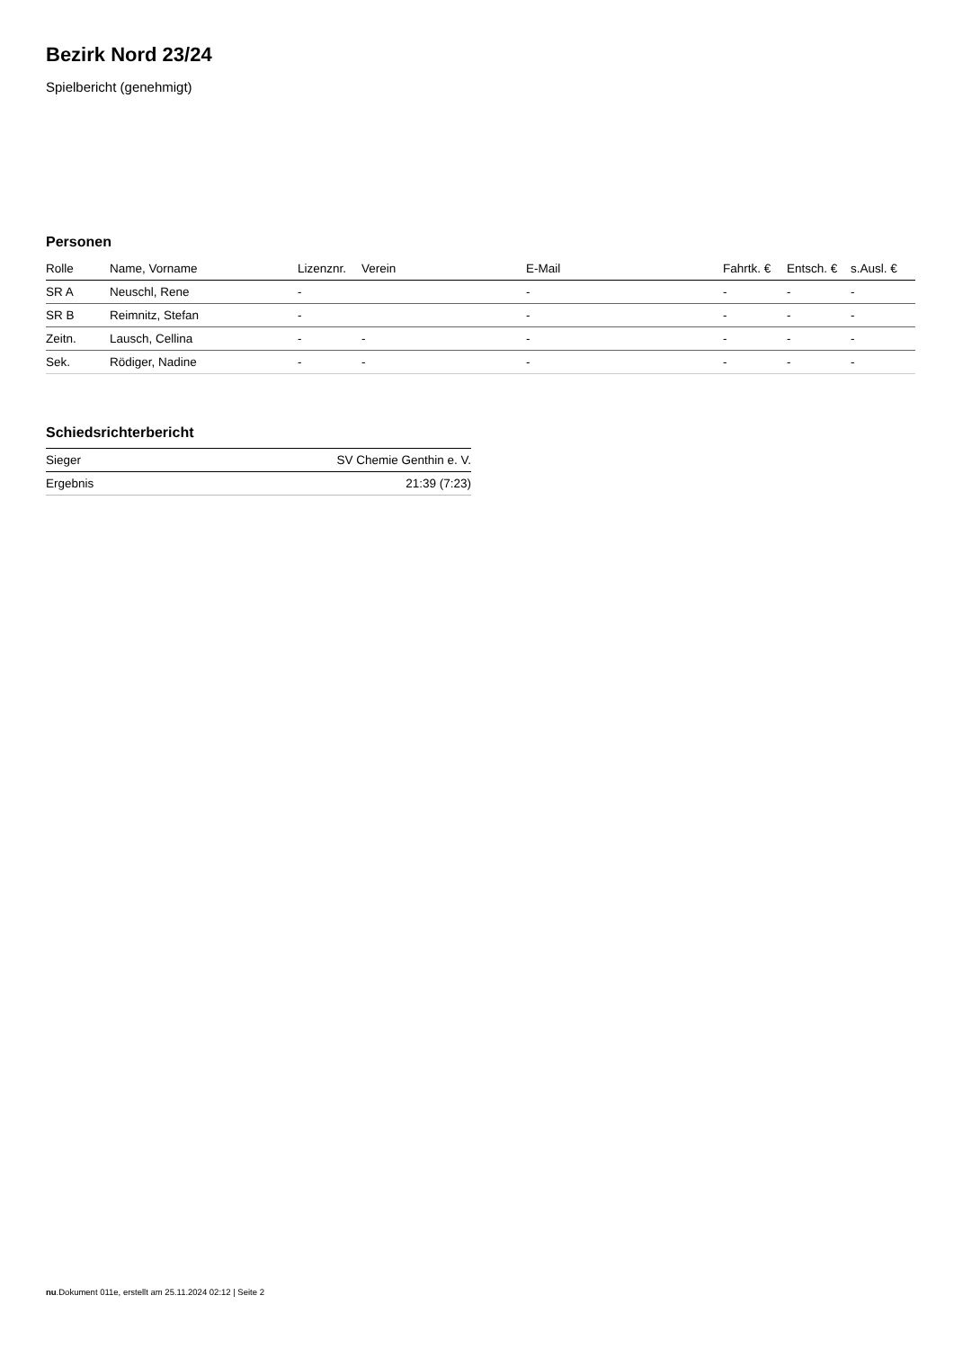Bezirk Nord 23/24
Spielbericht (genehmigt)
Personen
| Rolle | Name, Vorname | Lizenznr. | Verein | E-Mail | Fahrtk. € | Entsch. € | s.Ausl. € |
| --- | --- | --- | --- | --- | --- | --- | --- |
| SR A | Neuschl, Rene | - | | - | - | - | - |
| SR B | Reimnitz, Stefan | - | | - | - | - | - |
| Zeitn. | Lausch, Cellina | - | - | - | - | - | - |
| Sek. | Rödiger, Nadine | - | - | - | - | - | - |
Schiedsrichterbericht
| Sieger | SV Chemie Genthin e. V. |
| Ergebnis | 21:39 (7:23) |
nu.Dokument 011e, erstellt am 25.11.2024 02:12 | Seite 2